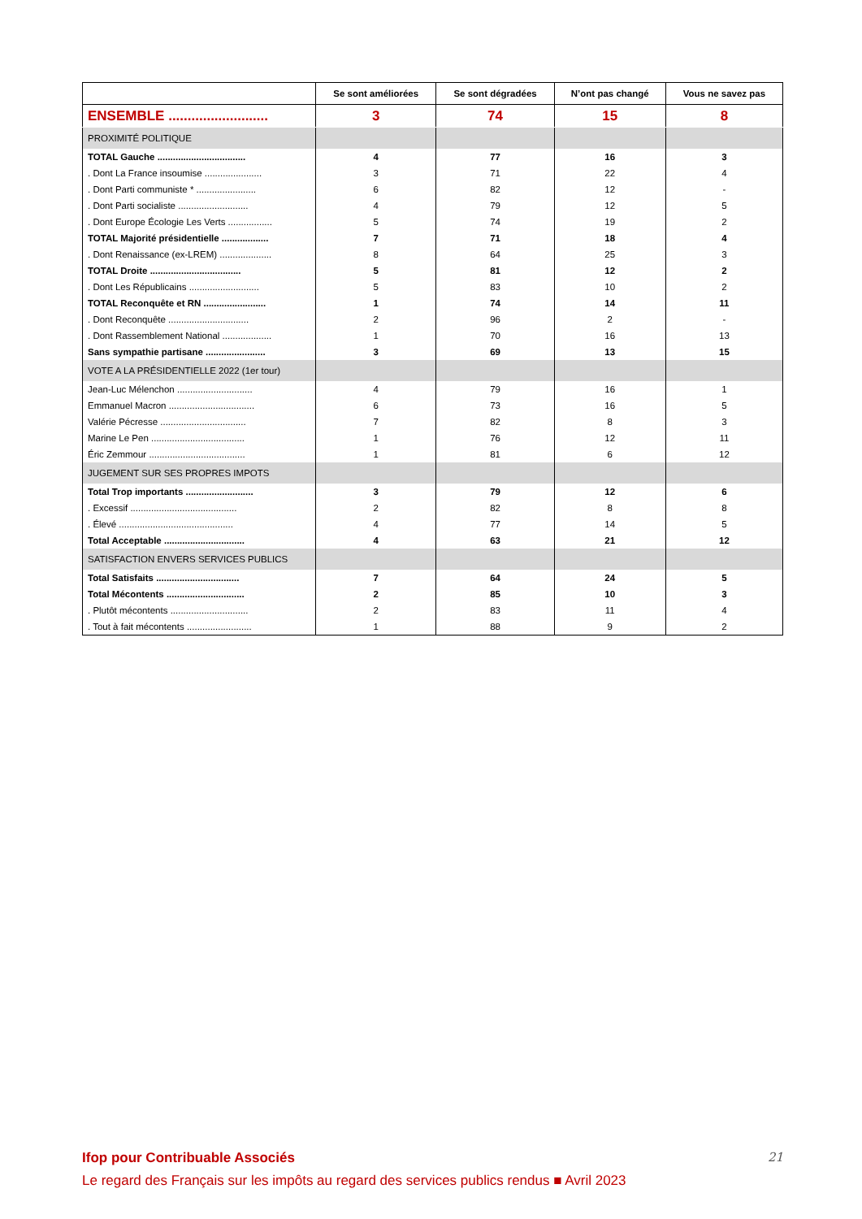| | Se sont améliorées | Se sont dégradées | N’ont pas changé | Vous ne savez pas |
| --- | --- | --- | --- | --- |
| ENSEMBLE .......................... | 3 | 74 | 15 | 8 |
| PROXIMITÉ POLITIQUE | | | | |
| TOTAL Gauche .................................. | 4 | 77 | 16 | 3 |
| . Dont La France insoumise ...................... | 3 | 71 | 22 | 4 |
| . Dont Parti communiste * ....................... | 6 | 82 | 12 | - |
| . Dont Parti socialiste ........................... | 4 | 79 | 12 | 5 |
| . Dont Europe Écologie Les Verts ................. | 5 | 74 | 19 | 2 |
| TOTAL Majorité présidentielle .................. | 7 | 71 | 18 | 4 |
| . Dont Renaissance (ex-LREM) .................... | 8 | 64 | 25 | 3 |
| TOTAL Droite ................................... | 5 | 81 | 12 | 2 |
| . Dont Les Républicains ........................... | 5 | 83 | 10 | 2 |
| TOTAL Reconquête et RN ........................ | 1 | 74 | 14 | 11 |
| . Dont Reconquête ............................... | 2 | 96 | 2 | - |
| . Dont Rassemblement National ................... | 1 | 70 | 16 | 13 |
| Sans sympathie partisane ....................... | 3 | 69 | 13 | 15 |
| VOTE A LA PRÉSIDENTIELLE 2022 (1er tour) | | | | |
| Jean-Luc Mélenchon ............................. | 4 | 79 | 16 | 1 |
| Emmanuel Macron ................................. | 6 | 73 | 16 | 5 |
| Valérie Pécresse ................................. | 7 | 82 | 8 | 3 |
| Marine Le Pen .................................... | 1 | 76 | 12 | 11 |
| Éric Zemmour ..................................... | 1 | 81 | 6 | 12 |
| JUGEMENT SUR SES PROPRES IMPOTS | | | | |
| Total Trop importants .......................... | 3 | 79 | 12 | 6 |
| . Excessif ......................................... | 2 | 82 | 8 | 8 |
| . Élevé ............................................ | 4 | 77 | 14 | 5 |
| Total Acceptable ............................... | 4 | 63 | 21 | 12 |
| SATISFACTION ENVERS SERVICES PUBLICS | | | | |
| Total Satisfaits ................................ | 7 | 64 | 24 | 5 |
| Total Mécontents .............................. | 2 | 85 | 10 | 3 |
| . Plutôt mécontents .............................. | 2 | 83 | 11 | 4 |
| . Tout à fait mécontents ......................... | 1 | 88 | 9 | 2 |
Ifop pour Contribuable Associés
21
Le regard des Français sur les impôts au regard des services publics rendus ■ Avril 2023